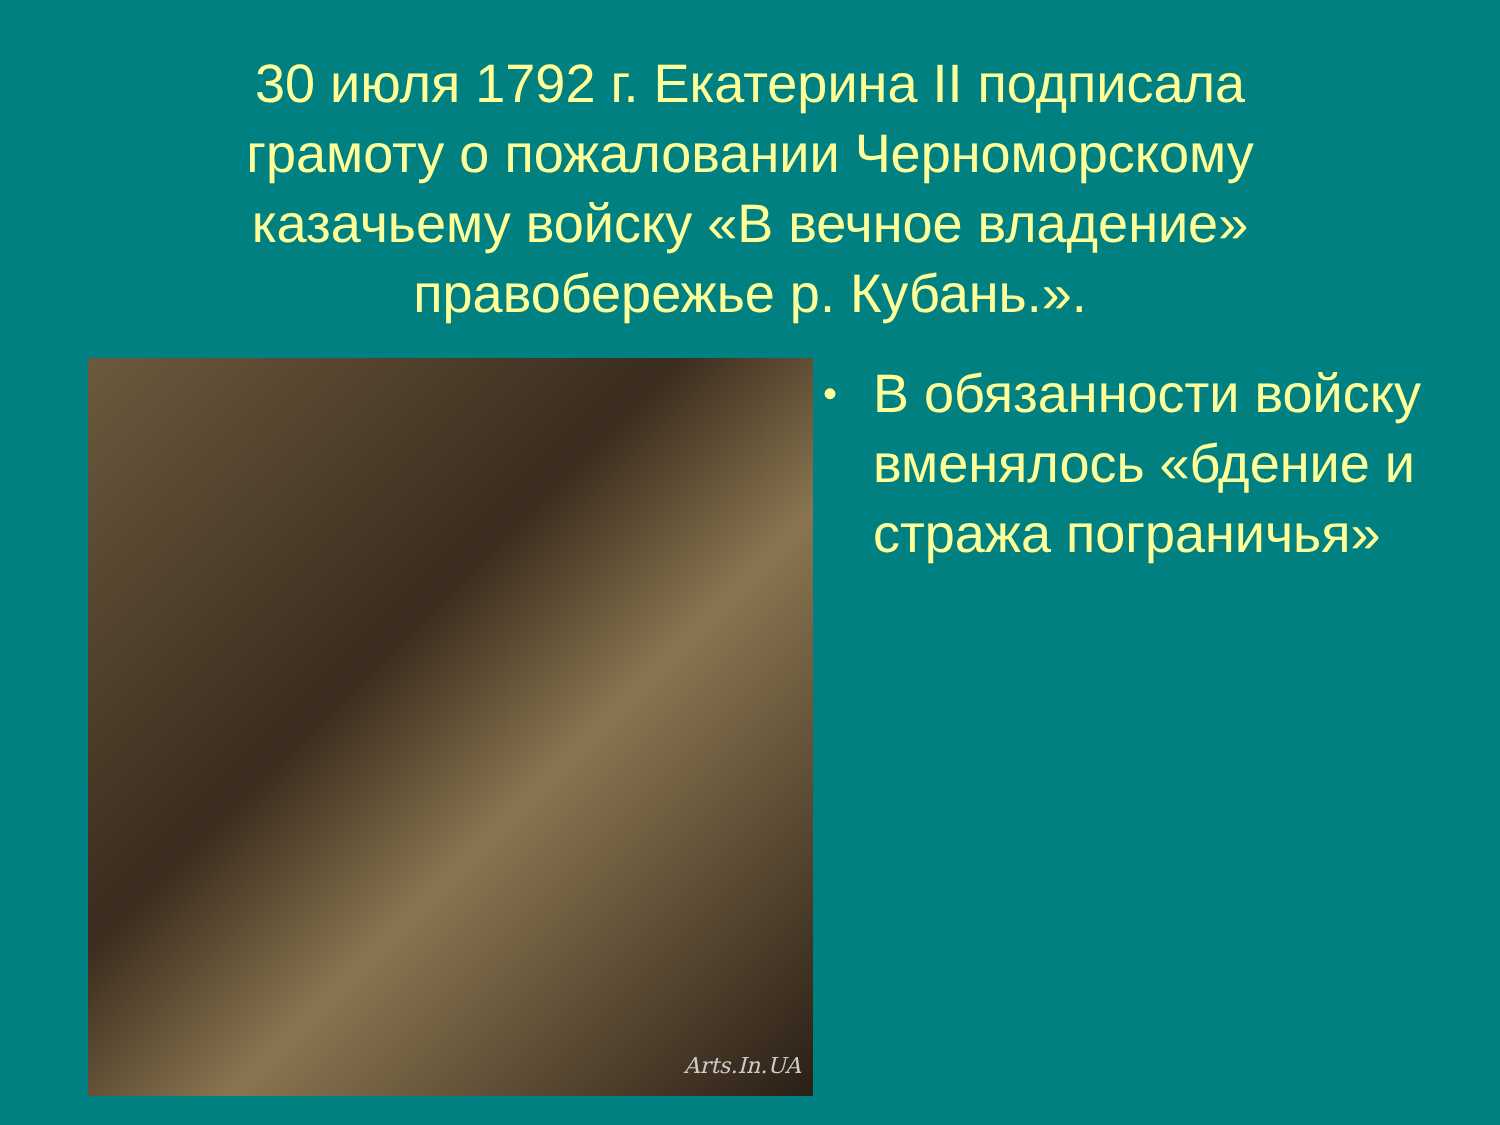30 июля 1792 г. Екатерина II подписала грамоту о пожаловании Черноморскому казачьему войску «В вечное владение» правобережье р. Кубань.».
Arts.In.UA
• В обязанности войску вменялось «бдение и стража пограничья»